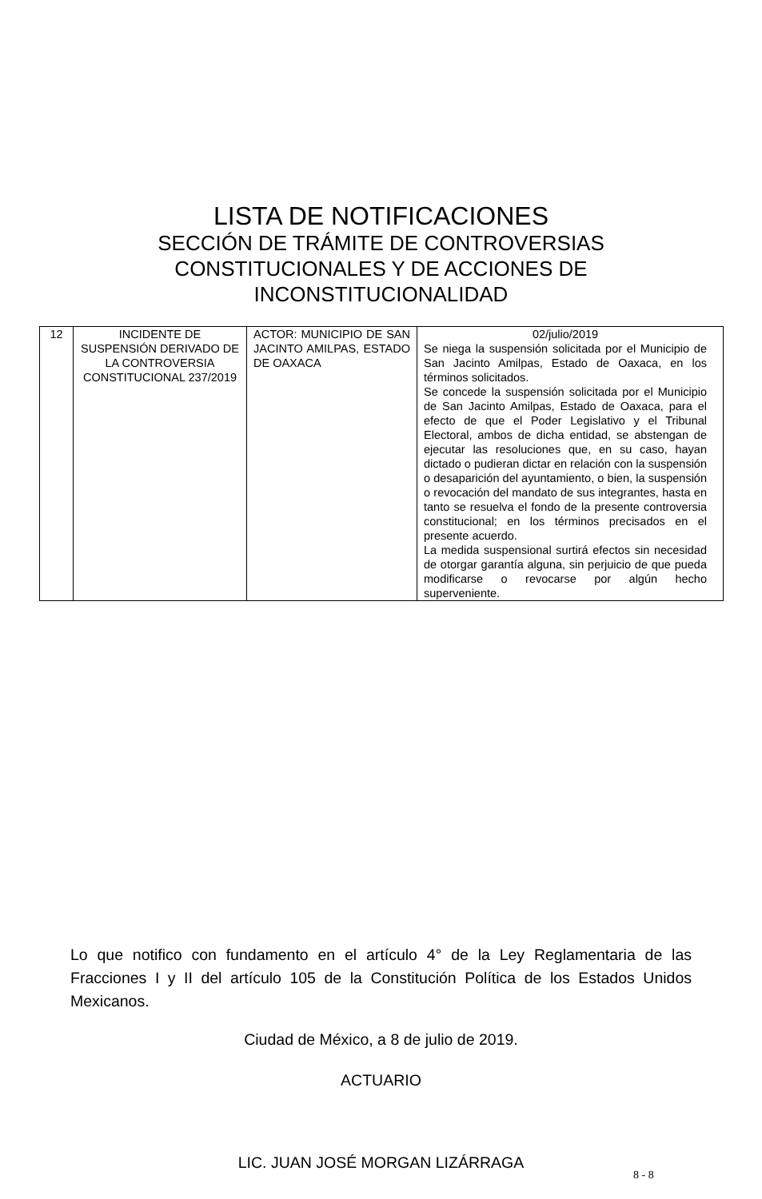LISTA DE NOTIFICACIONES
SECCIÓN DE TRÁMITE DE CONTROVERSIAS
CONSTITUCIONALES Y DE ACCIONES DE
INCONSTITUCIONALIDAD
| 12 | INCIDENTE DE SUSPENSIÓN DERIVADO DE LA CONTROVERSIA CONSTITUCIONAL 237/2019 | ACTOR: MUNICIPIO DE SAN JACINTO AMILPAS, ESTADO DE OAXACA | 02/julio/2019 Se niega la suspensión solicitada por el Municipio de San Jacinto Amilpas, Estado de Oaxaca, en los términos solicitados. Se concede la suspensión solicitada por el Municipio de San Jacinto Amilpas, Estado de Oaxaca, para el efecto de que el Poder Legislativo y el Tribunal Electoral, ambos de dicha entidad, se abstengan de ejecutar las resoluciones que, en su caso, hayan dictado o pudieran dictar en relación con la suspensión o desaparición del ayuntamiento, o bien, la suspensión o revocación del mandato de sus integrantes, hasta en tanto se resuelva el fondo de la presente controversia constitucional; en los términos precisados en el presente acuerdo. La medida suspensional surtirá efectos sin necesidad de otorgar garantía alguna, sin perjuicio de que pueda modificarse o revocarse por algún hecho superveniente. |
Lo que notifico con fundamento en el artículo 4° de la Ley Reglamentaria de las Fracciones I y II del artículo 105 de la Constitución Política de los Estados Unidos Mexicanos.
Ciudad de México, a 8 de julio de 2019.
ACTUARIO
LIC. JUAN JOSÉ MORGAN LIZÁRRAGA
8 - 8